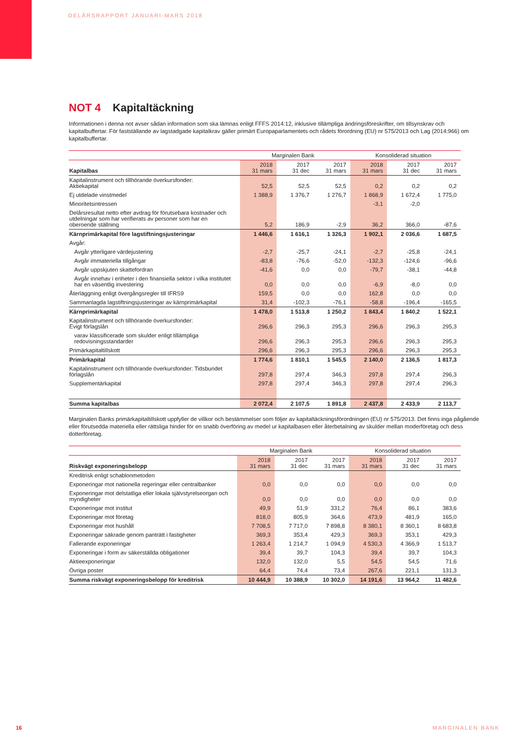DELÅRSRAPPORT JANUARI-MARS 2018
NOT 4 Kapitaltäckning
Informationen i denna not avser sådan information som ska lämnas enligt FFFS 2014:12, inklusive tillämpliga ändringsföreskrifter, om tillsynskrav och kapitalbuffertar. För fastställande av lagstadgade kapitalkrav gäller primärt Europaparlamentets och rådets förordning (EU) nr 575/2013 och Lag (2014:966) om kapitalbuffertar.
| | Marginalen Bank | | | Konsoliderad situation | | |
| --- | --- | --- | --- | --- | --- | --- |
| Kapitalbas | 2018 31 mars | 2017 31 dec | 2017 31 mars | 2018 31 mars | 2017 31 dec | 2017 31 mars |
| Kapitalinstrument och tillhörande överkursfonder: Aktiekapital | 52,5 | 52,5 | 52,5 | 0,2 | 0,2 | 0,2 |
| Ej utdelade vinstmedel | 1 388,9 | 1 376,7 | 1 276,7 | 1 868,9 | 1 672,4 | 1 775,0 |
| Minoritetsintressen | | | | -3,1 | -2,0 | |
| Delårsresultat netto efter avdrag för förutsebara kostnader och utdelningar som har verifierats av personer som har en oberoende ställning | 5,2 | 186,9 | -2,9 | 36,2 | 366,0 | -87,6 |
| Kärnprimärkapital före lagstiftningsjusteringar | 1 446,6 | 1 616,1 | 1 326,3 | 1 902,1 | 2 036,6 | 1 687,5 |
| Avgår: | | | | | | |
| Avgår ytterligare värdejustering | -2,7 | -25,7 | -24,1 | -2,7 | -25,8 | -24,1 |
| Avgår immateriella tillgångar | -83,8 | -76,6 | -52,0 | -132,3 | -124,6 | -96,6 |
| Avgår uppskjuten skattefordran | -41,6 | 0,0 | 0,0 | -79,7 | -38,1 | -44,8 |
| Avgår innehav i enheter i den finansiella sektor i vilka institutet har en väsentlig investering | 0,0 | 0,0 | 0,0 | -6,9 | -8,0 | 0,0 |
| Återläggning enligt övergångsregler till IFRS9 | 159,5 | 0,0 | 0,0 | 162,8 | 0,0 | 0,0 |
| Sammanlagda lagstiftningsjusteringar av kärnprimärkapital | 31,4 | -102,3 | -76,1 | -58,8 | -196,4 | -165,5 |
| Kärnprimärkapital | 1 478,0 | 1 513,8 | 1 250,2 | 1 843,4 | 1 840,2 | 1 522,1 |
| Kapitalinstrument och tillhörande överkursfonder: Evigt förlagslån | 296,6 | 296,3 | 295,3 | 296,6 | 296,3 | 295,3 |
| varav klassificerade som skulder enligt tillämpliga redovisningsstandarder | 296,6 | 296,3 | 295,3 | 296,6 | 296,3 | 295,3 |
| Primärkapitaltillskott | 296,6 | 296,3 | 295,3 | 296,6 | 296,3 | 295,3 |
| Primärkapital | 1 774,6 | 1 810,1 | 1 545,5 | 2 140,0 | 2 136,5 | 1 817,3 |
| Kapitalinstrument och tillhörande överkursfonder: Tidsbundet förlagslån | 297,8 | 297,4 | 346,3 | 297,8 | 297,4 | 296,3 |
| Supplementärkapital | 297,8 | 297,4 | 346,3 | 297,8 | 297,4 | 296,3 |
| Summa kapitalbas | 2 072,4 | 2 107,5 | 1 891,8 | 2 437,8 | 2 433,9 | 2 113,7 |
Marginalen Banks primärkapitaltillskott uppfyller de villkor och bestämmelser som följer av kapitaltäckningsförordningen (EU) nr 575/2013. Det finns inga pågående eller förutsedda materiella eller rättsliga hinder för en snabb överföring av medel ur kapitalbasen eller återbetalning av skulder mellan moderföretag och dess dotterföretag.
| | Marginalen Bank | | | Konsoliderad situation | | |
| --- | --- | --- | --- | --- | --- | --- |
| Riskvägt exponeringsbelopp | 2018 31 mars | 2017 31 dec | 2017 31 mars | 2018 31 mars | 2017 31 dec | 2017 31 mars |
| Kreditrisk enligt schablonmetoden | | | | | | |
| Exponeringar mot nationella regeringar eller centralbanker | 0,0 | 0,0 | 0,0 | 0,0 | 0,0 | 0,0 |
| Exponeringar mot delstatliga eller lokala självstyrelseorgan och myndigheter | 0,0 | 0,0 | 0,0 | 0,0 | 0,0 | 0,0 |
| Exponeringar mot institut | 49,9 | 51,9 | 331,2 | 76,4 | 86,1 | 383,6 |
| Exponeringar mot företag | 818,0 | 805,9 | 364,6 | 473,9 | 481,9 | 165,0 |
| Exponeringar mot hushåll | 7 708,5 | 7 717,0 | 7 898,8 | 8 380,1 | 8 360,1 | 8 683,8 |
| Exponeringar säkrade genom panträtt i fastigheter | 369,3 | 353,4 | 429,3 | 369,3 | 353,1 | 429,3 |
| Fallerande exponeringar | 1 263,4 | 1 214,7 | 1 094,9 | 4 530,3 | 4 366,9 | 1 513,7 |
| Exponeringar i form av säkerställda obligationer | 39,4 | 39,7 | 104,3 | 39,4 | 39,7 | 104,3 |
| Aktieexponeringar | 132,0 | 132,0 | 5,5 | 54,5 | 54,5 | 71,6 |
| Övriga poster | 64,4 | 74,4 | 73,4 | 267,6 | 221,1 | 131,3 |
| Summa riskvägt exponeringsbelopp för kreditrisk | 10 444,9 | 10 388,9 | 10 302,0 | 14 191,6 | 13 964,2 | 11 482,6 |
16 MARGINALEN BANK